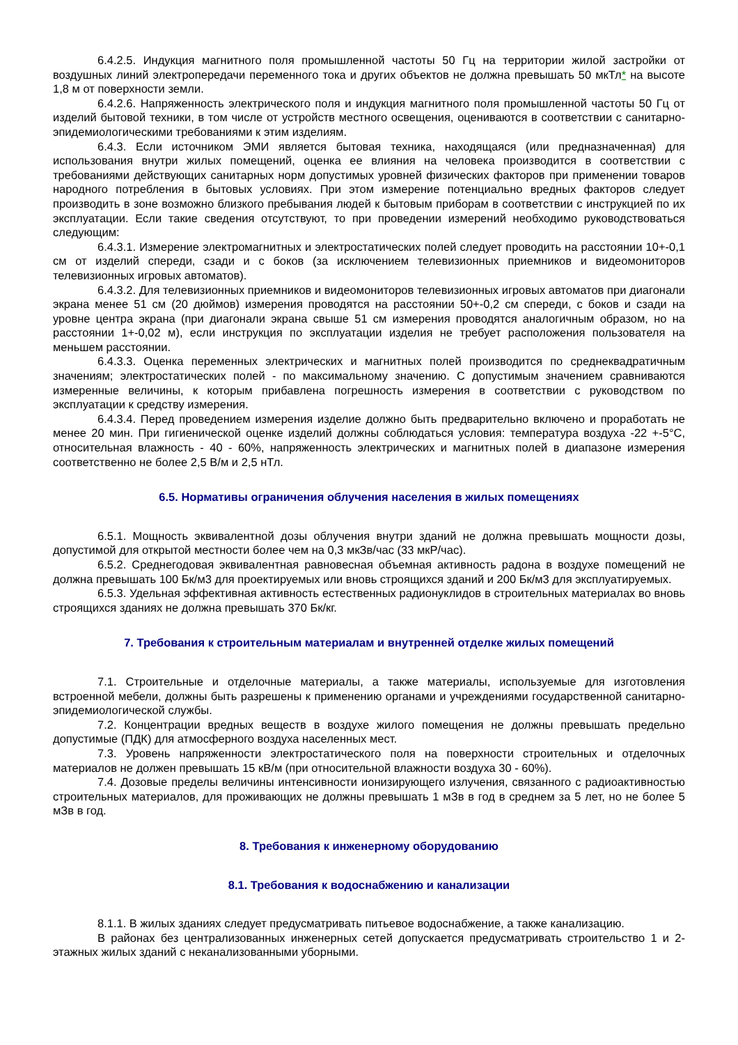6.4.2.5. Индукция магнитного поля промышленной частоты 50 Гц на территории жилой застройки от воздушных линий электропередачи переменного тока и других объектов не должна превышать 50 мкТл* на высоте 1,8 м от поверхности земли.
6.4.2.6. Напряженность электрического поля и индукция магнитного поля промышленной частоты 50 Гц от изделий бытовой техники, в том числе от устройств местного освещения, оцениваются в соответствии с санитарно-эпидемиологическими требованиями к этим изделиям.
6.4.3. Если источником ЭМИ является бытовая техника, находящаяся (или предназначенная) для использования внутри жилых помещений, оценка ее влияния на человека производится в соответствии с требованиями действующих санитарных норм допустимых уровней физических факторов при применении товаров народного потребления в бытовых условиях. При этом измерение потенциально вредных факторов следует производить в зоне возможно близкого пребывания людей к бытовым приборам в соответствии с инструкцией по их эксплуатации. Если такие сведения отсутствуют, то при проведении измерений необходимо руководствоваться следующим:
6.4.3.1. Измерение электромагнитных и электростатических полей следует проводить на расстоянии 10+-0,1 см от изделий спереди, сзади и с боков (за исключением телевизионных приемников и видеомониторов телевизионных игровых автоматов).
6.4.3.2. Для телевизионных приемников и видеомониторов телевизионных игровых автоматов при диагонали экрана менее 51 см (20 дюймов) измерения проводятся на расстоянии 50+-0,2 см спереди, с боков и сзади на уровне центра экрана (при диагонали экрана свыше 51 см измерения проводятся аналогичным образом, но на расстоянии 1+-0,02 м), если инструкция по эксплуатации изделия не требует расположения пользователя на меньшем расстоянии.
6.4.3.3. Оценка переменных электрических и магнитных полей производится по среднеквадратичным значениям; электростатических полей - по максимальному значению. С допустимым значением сравниваются измеренные величины, к которым прибавлена погрешность измерения в соответствии с руководством по эксплуатации к средству измерения.
6.4.3.4. Перед проведением измерения изделие должно быть предварительно включено и проработать не менее 20 мин. При гигиенической оценке изделий должны соблюдаться условия: температура воздуха -22 +-5°С, относительная влажность - 40 - 60%, напряженность электрических и магнитных полей в диапазоне измерения соответственно не более 2,5 В/м и 2,5 нТл.
6.5. Нормативы ограничения облучения населения в жилых помещениях
6.5.1. Мощность эквивалентной дозы облучения внутри зданий не должна превышать мощности дозы, допустимой для открытой местности более чем на 0,3 мкЗв/час (33 мкР/час).
6.5.2. Среднегодовая эквивалентная равновесная объемная активность радона в воздухе помещений не должна превышать 100 Бк/м3 для проектируемых или вновь строящихся зданий и 200 Бк/м3 для эксплуатируемых.
6.5.3. Удельная эффективная активность естественных радионуклидов в строительных материалах во вновь строящихся зданиях не должна превышать 370 Бк/кг.
7. Требования к строительным материалам и внутренней отделке жилых помещений
7.1. Строительные и отделочные материалы, а также материалы, используемые для изготовления встроенной мебели, должны быть разрешены к применению органами и учреждениями государственной санитарно-эпидемиологической службы.
7.2. Концентрации вредных веществ в воздухе жилого помещения не должны превышать предельно допустимые (ПДК) для атмосферного воздуха населенных мест.
7.3. Уровень напряженности электростатического поля на поверхности строительных и отделочных материалов не должен превышать 15 кВ/м (при относительной влажности воздуха 30 - 60%).
7.4. Дозовые пределы величины интенсивности ионизирующего излучения, связанного с радиоактивностью строительных материалов, для проживающих не должны превышать 1 мЗв в год в среднем за 5 лет, но не более 5 мЗв в год.
8. Требования к инженерному оборудованию
8.1. Требования к водоснабжению и канализации
8.1.1. В жилых зданиях следует предусматривать питьевое водоснабжение, а также канализацию.
В районах без централизованных инженерных сетей допускается предусматривать строительство 1 и 2-этажных жилых зданий с неканализованными уборными.